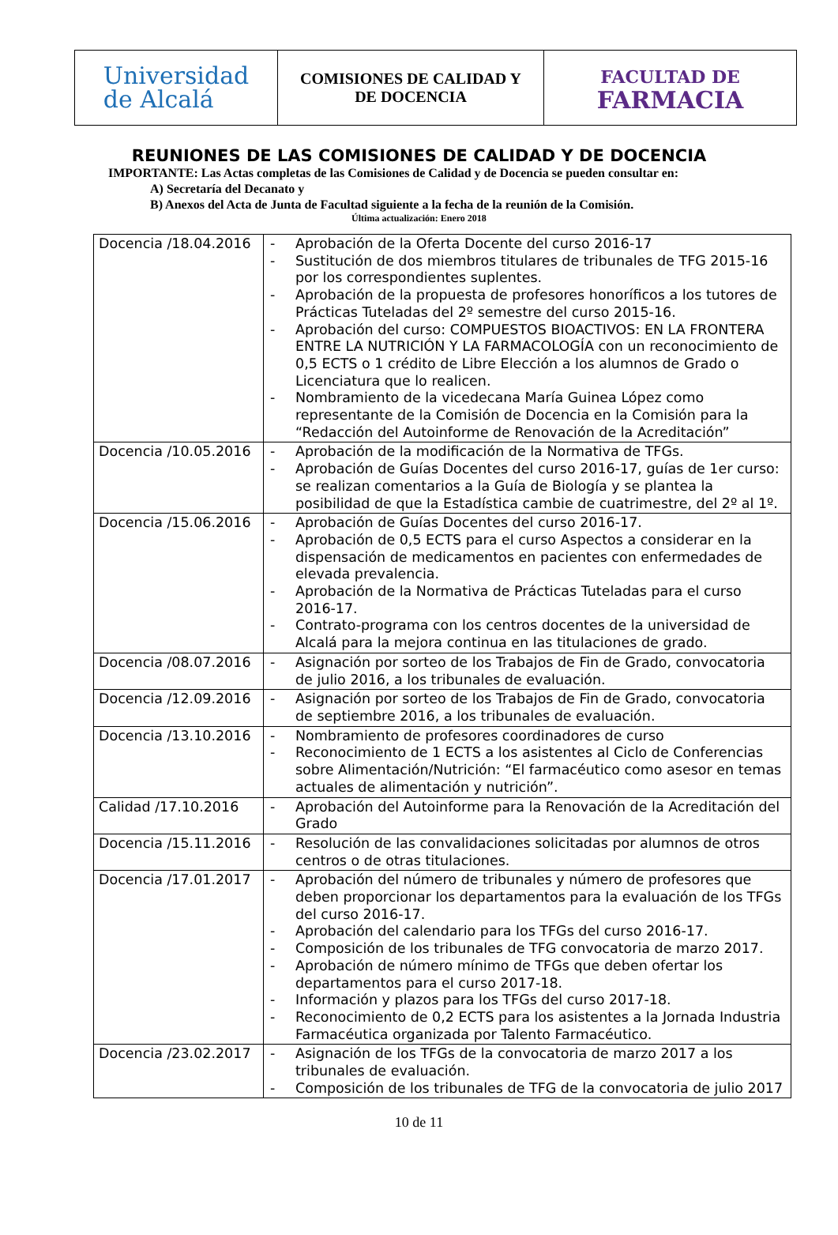Universidad
de Alcalá
COMISIONES DE CALIDAD Y
DE DOCENCIA
FACULTAD DE
FARMACIA
REUNIONES DE LAS COMISIONES DE CALIDAD Y DE DOCENCIA
IMPORTANTE: Las Actas completas de las Comisiones de Calidad y de Docencia se pueden consultar en:
A) Secretaría del Decanato y
B) Anexos del Acta de Junta de Facultad siguiente a la fecha de la reunión de la Comisión.
Última actualización: Enero 2018
| Docencia /18.04.2016 | - Aprobación de la Oferta Docente del curso 2016-17 - Sustitución de dos miembros titulares de tribunales de TFG 2015-16 por los correspondientes suplentes. - Aprobación de la propuesta de profesores honoríficos a los tutores de Prácticas Tuteladas del 2º semestre del curso 2015-16. - Aprobación del curso: COMPUESTOS BIOACTIVOS: EN LA FRONTERA ENTRE LA NUTRICIÓN Y LA FARMACOLOGÍA con un reconocimiento de 0,5 ECTS o 1 crédito de Libre Elección a los alumnos de Grado o Licenciatura que lo realicen. - Nombramiento de la vicedecana María Guinea López como representante de la Comisión de Docencia en la Comisión para la “Redacción del Autoinforme de Renovación de la Acreditación” |
| Docencia /10.05.2016 | - Aprobación de la modificación de la Normativa de TFGs. - Aprobación de Guías Docentes del curso 2016-17, guías de 1er curso: se realizan comentarios a la Guía de Biología y se plantea la posibilidad de que la Estadística cambie de cuatrimestre, del 2º al 1º. |
| Docencia /15.06.2016 | - Aprobación de Guías Docentes del curso 2016-17. - Aprobación de 0,5 ECTS para el curso Aspectos a considerar en la dispensación de medicamentos en pacientes con enfermedades de elevada prevalencia. - Aprobación de la Normativa de Prácticas Tuteladas para el curso 2016-17. - Contrato-programa con los centros docentes de la universidad de Alcalá para la mejora continua en las titulaciones de grado. |
| Docencia /08.07.2016 | - Asignación por sorteo de los Trabajos de Fin de Grado, convocatoria de julio 2016, a los tribunales de evaluación. |
| Docencia /12.09.2016 | - Asignación por sorteo de los Trabajos de Fin de Grado, convocatoria de septiembre 2016, a los tribunales de evaluación. |
| Docencia /13.10.2016 | - Nombramiento de profesores coordinadores de curso - Reconocimiento de 1 ECTS a los asistentes al Ciclo de Conferencias sobre Alimentación/Nutrición: “El farmacéutico como asesor en temas actuales de alimentación y nutrición”. |
| Calidad /17.10.2016 | - Aprobación del Autoinforme para la Renovación de la Acreditación del Grado |
| Docencia /15.11.2016 | - Resolución de las convalidaciones solicitadas por alumnos de otros centros o de otras titulaciones. |
| Docencia /17.01.2017 | - Aprobación del número de tribunales y número de profesores que deben proporcionar los departamentos para la evaluación de los TFGs del curso 2016-17. - Aprobación del calendario para los TFGs del curso 2016-17. - Composición de los tribunales de TFG convocatoria de marzo 2017. - Aprobación de número mínimo de TFGs que deben ofertar los departamentos para el curso 2017-18. - Información y plazos para los TFGs del curso 2017-18. - Reconocimiento de 0,2 ECTS para los asistentes a la Jornada Industria Farmacéutica organizada por Talento Farmacéutico. |
| Docencia /23.02.2017 | - Asignación de los TFGs de la convocatoria de marzo 2017 a los tribunales de evaluación. - Composición de los tribunales de TFG de la convocatoria de julio 2017 |
10 de 11